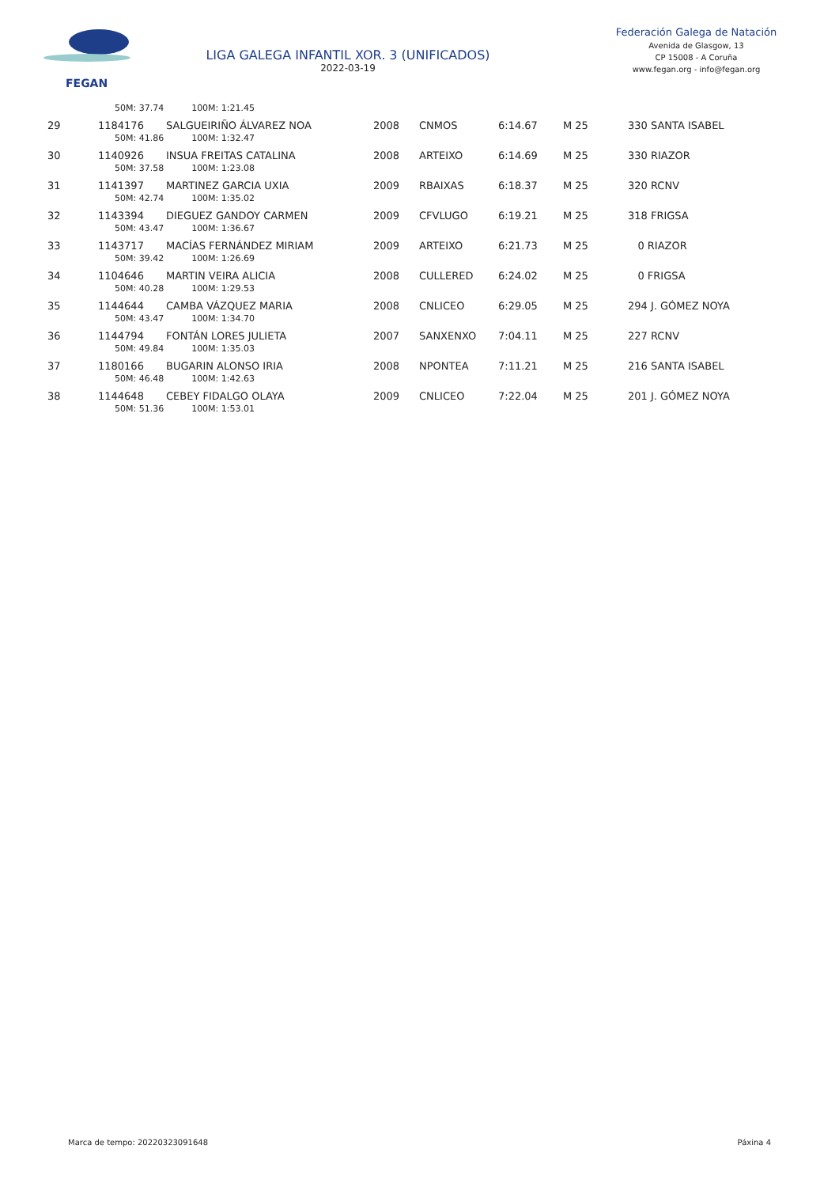FEGAN
LIGA GALEGA INFANTIL XOR. 3 (UNIFICADOS)
2022-03-19
Federación Galega de Natación
Avenida de Glasgow, 13
CP 15008 - A Coruña
www.fegan.org - info@fegan.org
| | 50M: 37.74 100M: 1:21.45 | | | | | | |
| 29 | 1184176 | SALGUEIRIÑO ÁLVAREZ NOA | 2008 | CNMOS | 6:14.67 | M 25 | 330 SANTA ISABEL |
| | 50M: 41.86 100M: 1:32.47 | | | | | | |
| 30 | 1140926 | INSUA FREITAS CATALINA | 2008 | ARTEIXO | 6:14.69 | M 25 | 330 RIAZOR |
| | 50M: 37.58 100M: 1:23.08 | | | | | | |
| 31 | 1141397 | MARTINEZ GARCIA UXIA | 2009 | RBAIXAS | 6:18.37 | M 25 | 320 RCNV |
| | 50M: 42.74 100M: 1:35.02 | | | | | | |
| 32 | 1143394 | DIEGUEZ GANDOY CARMEN | 2009 | CFVLUGO | 6:19.21 | M 25 | 318 FRIGSA |
| | 50M: 43.47 100M: 1:36.67 | | | | | | |
| 33 | 1143717 | MACÍAS FERNÁNDEZ MIRIAM | 2009 | ARTEIXO | 6:21.73 | M 25 | 0 RIAZOR |
| | 50M: 39.42 100M: 1:26.69 | | | | | | |
| 34 | 1104646 | MARTIN VEIRA ALICIA | 2008 | CULLERED | 6:24.02 | M 25 | 0 FRIGSA |
| | 50M: 40.28 100M: 1:29.53 | | | | | | |
| 35 | 1144644 | CAMBA VÁZQUEZ MARIA | 2008 | CNLICEO | 6:29.05 | M 25 | 294 J. GÓMEZ NOYA |
| | 50M: 43.47 100M: 1:34.70 | | | | | | |
| 36 | 1144794 | FONTÁN LORES JULIETA | 2007 | SANXENXO | 7:04.11 | M 25 | 227 RCNV |
| | 50M: 49.84 100M: 1:35.03 | | | | | | |
| 37 | 1180166 | BUGARIN ALONSO IRIA | 2008 | NPONTEA | 7:11.21 | M 25 | 216 SANTA ISABEL |
| | 50M: 46.48 100M: 1:42.63 | | | | | | |
| 38 | 1144648 | CEBEY FIDALGO OLAYA | 2009 | CNLICEO | 7:22.04 | M 25 | 201 J. GÓMEZ NOYA |
| | 50M: 51.36 100M: 1:53.01 | | | | | | |
Marca de tempo: 20220323091648 Páxina 4